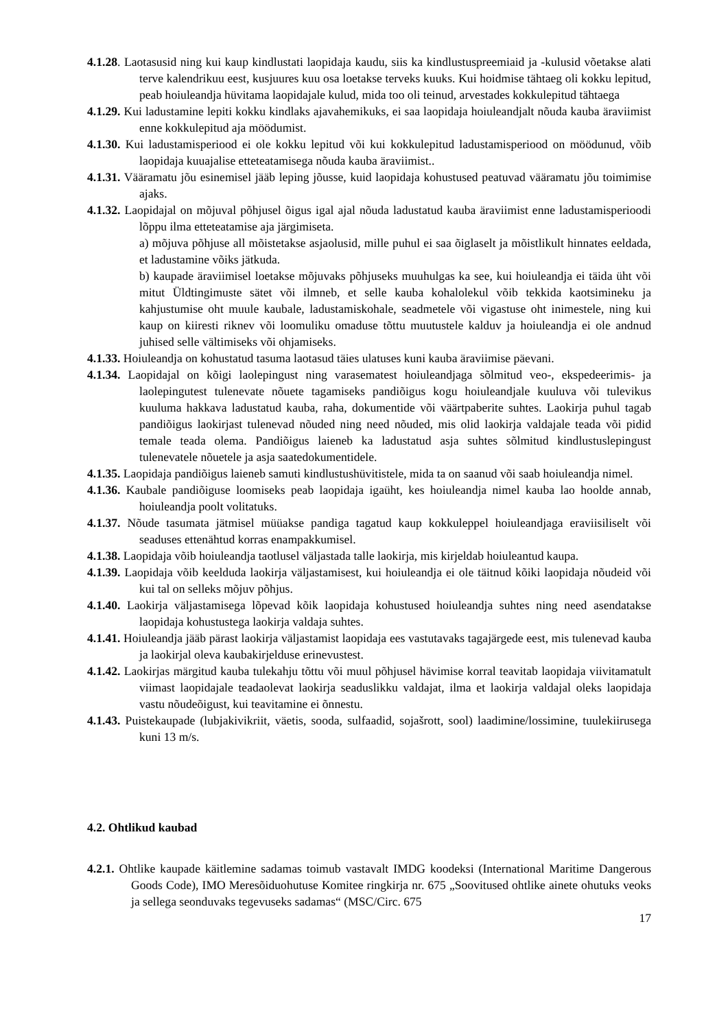4.1.28. Laotasusid ning kui kaup kindlustati laopidaja kaudu, siis ka kindlustuspreemiaid ja -kulusid võetakse alati terve kalendrikuu eest, kusjuures kuu osa loetakse terveks kuuks. Kui hoidmise tähtaeg oli kokku lepitud, peab hoiuleandja hüvitama laopidajale kulud, mida too oli teinud, arvestades kokkulepitud tähtaega
4.1.29. Kui ladustamine lepiti kokku kindlaks ajavahemikuks, ei saa laopidaja hoiuleandjalt nõuda kauba äraviimist enne kokkulepitud aja möödumist.
4.1.30. Kui ladustamisperiood ei ole kokku lepitud või kui kokkulepitud ladustamisperiood on möödunud, võib laopidaja kuuajalise etteteatamisega nõuda kauba äraviimist..
4.1.31. Vääramatu jõu esinemisel jääb leping jõusse, kuid laopidaja kohustused peatuvad vääramatu jõu toimimise ajaks.
4.1.32. Laopidajal on mõjuval põhjusel õigus igal ajal nõuda ladustatud kauba äraviimist enne ladustamisperioodi lõppu ilma etteteatamise aja järgimiseta.
a) mõjuva põhjuse all mõistetakse asjaolusid, mille puhul ei saa õiglaselt ja mõistlikult hinnates eeldada, et ladustamine võiks jätkuda.
b) kaupade äraviimisel loetakse mõjuvaks põhjuseks muuhulgas ka see, kui hoiuleandja ei täida üht või mitut Üldtingimuste sätet või ilmneb, et selle kauba kohalolekul võib tekkida kaotsimineku ja kahjustumise oht muule kaubale, ladustamiskohale, seadmetele või vigastuse oht inimestele, ning kui kaup on kiiresti riknev või loomuliku omaduse tõttu muutustele kalduv ja hoiuleandja ei ole andnud juhised selle vältimiseks või ohjamiseks.
4.1.33. Hoiuleandja on kohustatud tasuma laotasud täies ulatuses kuni kauba äraviimise päevani.
4.1.34. Laopidajal on kõigi laolepingust ning varasematest hoiuleandjaga sõlmitud veo-, ekspedeerimis- ja laolepingutest tulenevate nõuete tagamiseks pandiõigus kogu hoiuleandjale kuuluva või tulevikus kuuluma hakkava ladustatud kauba, raha, dokumentide või väärtpaberite suhtes. Laokirja puhul tagab pandiõigus laokirjast tulenevad nõuded ning need nõuded, mis olid laokirja valdajale teada või pidid temale teada olema. Pandiõigus laieneb ka ladustatud asja suhtes sõlmitud kindlustuslepingust tulenevatele nõuetele ja asja saatedokumentidele.
4.1.35. Laopidaja pandiõigus laieneb samuti kindlustushüvitistele, mida ta on saanud või saab hoiuleandja nimel.
4.1.36. Kaubale pandiõiguse loomiseks peab laopidaja igaüht, kes hoiuleandja nimel kauba lao hoolde annab, hoiuleandja poolt volitatuks.
4.1.37. Nõude tasumata jätmisel müüakse pandiga tagatud kaup kokkuleppel hoiuleandjaga eraviisiliselt või seaduses ettenähtud korras enampakkumisel.
4.1.38. Laopidaja võib hoiuleandja taotlusel väljastada talle laokirja, mis kirjeldab hoiuleantud kaupa.
4.1.39. Laopidaja võib keelduda laokirja väljastamisest, kui hoiuleandja ei ole täitnud kõiki laopidaja nõudeid või kui tal on selleks mõjuv põhjus.
4.1.40. Laokirja väljastamisega lõpevad kõik laopidaja kohustused hoiuleandja suhtes ning need asendatakse laopidaja kohustustega laokirja valdaja suhtes.
4.1.41. Hoiuleandja jääb pärast laokirja väljastamist laopidaja ees vastutavaks tagajärgede eest, mis tulenevad kauba ja laokirjal oleva kaubakirjelduse erinevustest.
4.1.42. Laokirjas märgitud kauba tulekahju tõttu või muul põhjusel hävimise korral teavitab laopidaja viivitamatult viimast laopidajale teadaolevat laokirja seaduslikku valdajat, ilma et laokirja valdajal oleks laopidaja vastu nõudeõigust, kui teavitamine ei õnnestu.
4.1.43. Puistekaupade (lubjakivikriit, väetis, sooda, sulfaadid, sojašrott, sool) laadimine/lossimine, tuulekiirusega kuni 13 m/s.
4.2. Ohtlikud kaubad
4.2.1. Ohtlike kaupade käitlemine sadamas toimub vastavalt IMDG koodeksi (International Maritime Dangerous Goods Code), IMO Meresõiduohutuse Komitee ringkirja nr. 675 „Soovitused ohtlike ainete ohutuks veoks ja sellega seonduvaks tegevuseks sadamas“ (MSC/Circ. 675
17